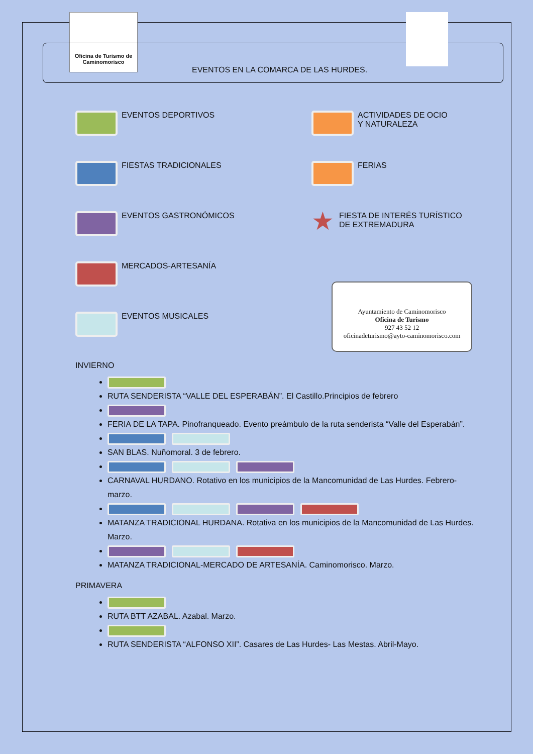Oficina de Turismo de Caminomorisco
EVENTOS EN LA COMARCA DE LAS HURDES.
EVENTOS DEPORTIVOS
ACTIVIDADES DE OCIO
Y NATURALEZA
FIESTAS TRADICIONALES
FERIAS
EVENTOS GASTRONÓMICOS
★ FIESTA DE INTERÉS TURÍSTICO DE EXTREMADURA
MERCADOS-ARTESANÍA
EVENTOS MUSICALES
Ayuntamiento de Caminomorisco
Oficina de Turismo
927 43 52 12
oficinadeturismo@ayto-caminomorisco.com
INVIERNO
RUTA SENDERISTA “VALLE DEL ESPERABÁN”. El Castillo.Principios de febrero
FERIA DE LA TAPA. Pinofranqueado. Evento preámbulo de la ruta senderista “Valle del Esperabán”.
SAN BLAS. Nuñomoral. 3 de febrero.
CARNAVAL HURDANO. Rotativo en los municipios de la Mancomunidad de Las Hurdes. Febrero-marzo.
MATANZA TRADICIONAL HURDANA. Rotativa en los municipios de la Mancomunidad de Las Hurdes. Marzo.
MATANZA TRADICIONAL-MERCADO DE ARTESANÍA. Caminomorisco. Marzo.
PRIMAVERA
RUTA BTT AZABAL. Azabal. Marzo.
RUTA SENDERISTA “ALFONSO XII”. Casares de Las Hurdes- Las Mestas. Abril-Mayo.